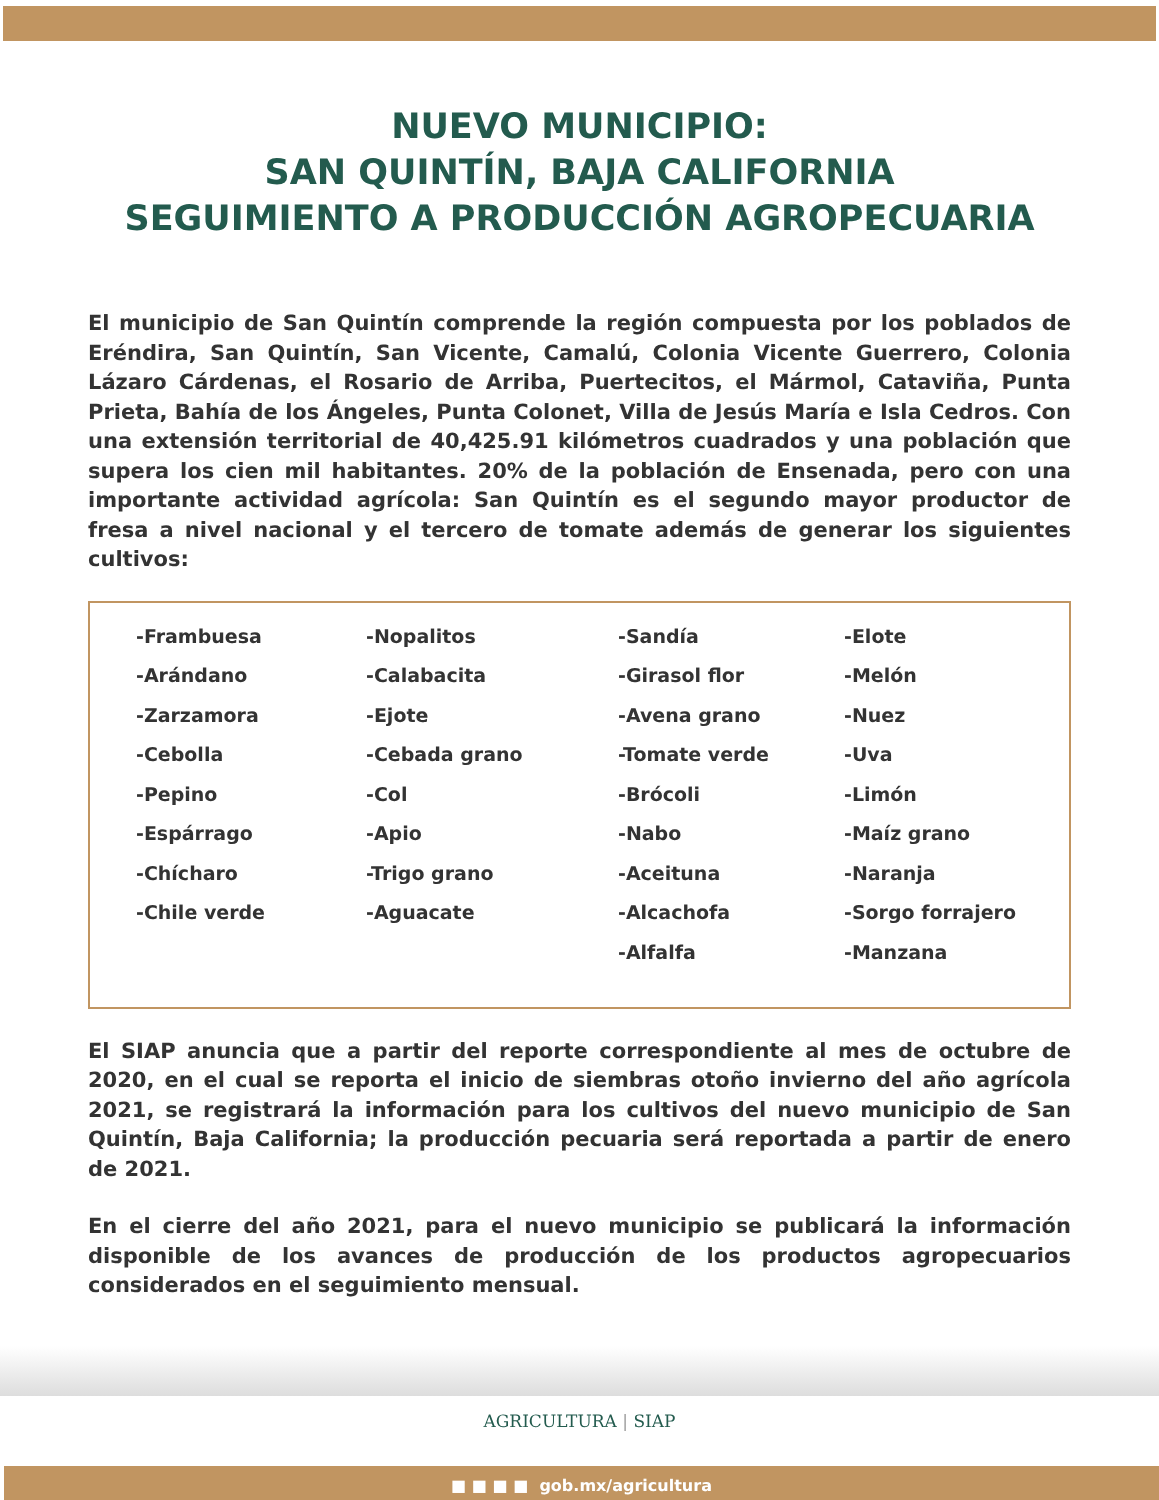NUEVO MUNICIPIO:
SAN QUINTÍN, BAJA CALIFORNIA
SEGUIMIENTO A PRODUCCIÓN AGROPECUARIA
El municipio de San Quintín comprende la región compuesta por los poblados de Eréndira, San Quintín, San Vicente, Camalú, Colonia Vicente Guerrero, Colonia Lázaro Cárdenas, el Rosario de Arriba, Puertecitos, el Mármol, Cataviña, Punta Prieta, Bahía de los Ángeles, Punta Colonet, Villa de Jesús María e Isla Cedros. Con una extensión territorial de 40,425.91 kilómetros cuadrados y una población que supera los cien mil habitantes. 20% de la población de Ensenada, pero con una importante actividad agrícola: San Quintín es el segundo mayor productor de fresa a nivel nacional y el tercero de tomate además de generar los siguientes cultivos:
| -Frambuesa | -Nopalitos | -Sandía | -Elote |
| -Arándano | -Calabacita | -Girasol flor | -Melón |
| -Zarzamora | -Ejote | -Avena grano | -Nuez |
| -Cebolla | -Cebada grano | -Tomate verde | -Uva |
| -Pepino | -Col | -Brócoli | -Limón |
| -Espárrago | -Apio | -Nabo | -Maíz grano |
| -Chícharo | -Trigo grano | -Aceituna | -Naranja |
| -Chile verde | -Aguacate | -Alcachofa | -Sorgo forrajero |
| | | -Alfalfa | -Manzana |
El SIAP anuncia que a partir del reporte correspondiente al mes de octubre de 2020, en el cual se reporta el inicio de siembras otoño invierno del año agrícola 2021, se registrará la información para los cultivos del nuevo municipio de San Quintín, Baja California; la producción pecuaria será reportada a partir de enero de 2021.
En el cierre del año 2021, para el nuevo municipio se publicará la información disponible de los avances de producción de los productos agropecuarios considerados en el seguimiento mensual.
AGRICULTURA | SIAP
■ ■ ■ ■ gob.mx/agricultura